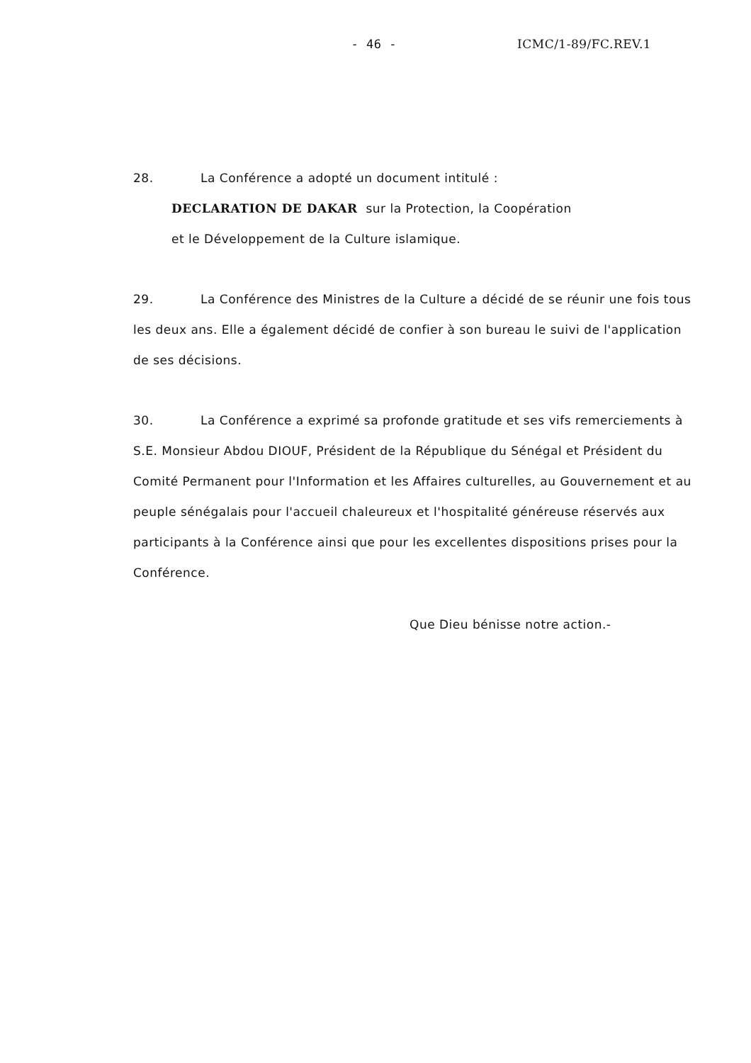- 46 - ICMC/1-89/FC.REV.1
28. La Conférence a adopté un document intitulé :
DECLARATION DE DAKAR sur la Protection, la Coopération
et le Développement de la Culture islamique.
29. La Conférence des Ministres de la Culture a décidé de se réunir une fois tous les deux ans. Elle a également décidé de confier à son bureau le suivi de l'application de ses décisions.
30. La Conférence a exprimé sa profonde gratitude et ses vifs remerciements à S.E. Monsieur Abdou DIOUF, Président de la République du Sénégal et Président du Comité Permanent pour l'Information et les Affaires culturelles, au Gouvernement et au peuple sénégalais pour l'accueil chaleureux et l'hospitalité généreuse réservés aux participants à la Conférence ainsi que pour les excellentes dispositions prises pour la Conférence.
Que Dieu bénisse notre action.-